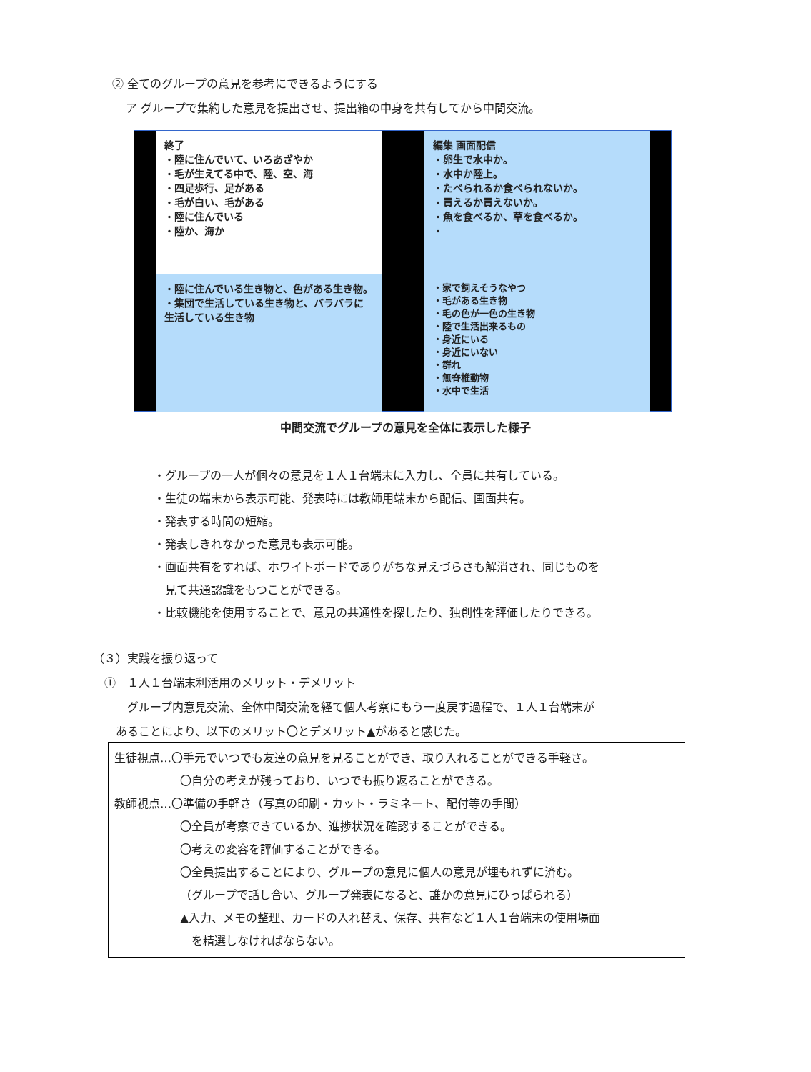② 全てのグループの意見を参考にできるようにする
ア グループで集約した意見を提出させ、提出箱の中身を共有してから中間交流。
終了
・陸に住んでいて、いろあざやか
・毛が生えてる中で、陸、空、海
・四足歩行、足がある
・毛が白い、毛がある
・陸に住んでいる
・陸か、海か
編集 画面配信
・卵生で水中か。
・水中か陸上。
・たべられるか食べられないか。
・買えるか買えないか。
・魚を食べるか、草を食べるか。
・
・陸に住んでいる生き物と、色がある生き物。
・集団で生活している生き物と、バラバラに生活している生き物
・家で飼えそうなやつ
・毛がある生き物
・毛の色が一色の生き物
・陸で生活出来るもの
・身近にいる
・身近にいない
・群れ
・無脊椎動物
・水中で生活
中間交流でグループの意見を全体に表示した様子
・グループの一人が個々の意見を１人１台端末に入力し、全員に共有している。
・生徒の端末から表示可能、発表時には教師用端末から配信、画面共有。
・発表する時間の短縮。
・発表しきれなかった意見も表示可能。
・画面共有をすれば、ホワイトボードでありがちな見えづらさも解消され、同じものを
　見て共通認識をもつことができる。
・比較機能を使用することで、意見の共通性を探したり、独創性を評価したりできる。
（３）実践を振り返って
　①　１人１台端末利活用のメリット・デメリット
　　　グループ内意見交流、全体中間交流を経て個人考察にもう一度戻す過程で、１人１台端末が
　　あることにより、以下のメリット〇とデメリット▲があると感じた。
生徒視点…〇手元でいつでも友達の意見を見ることができ、取り入れることができる手軽さ。
〇自分の考えが残っており、いつでも振り返ることができる。
教師視点…〇準備の手軽さ（写真の印刷・カット・ラミネート、配付等の手間）
〇全員が考察できているか、進捗状況を確認することができる。
〇考えの変容を評価することができる。
〇全員提出することにより、グループの意見に個人の意見が埋もれずに済む。
（グループで話し合い、グループ発表になると、誰かの意見にひっぱられる）
▲入力、メモの整理、カードの入れ替え、保存、共有など１人１台端末の使用場面
　を精選しなければならない。